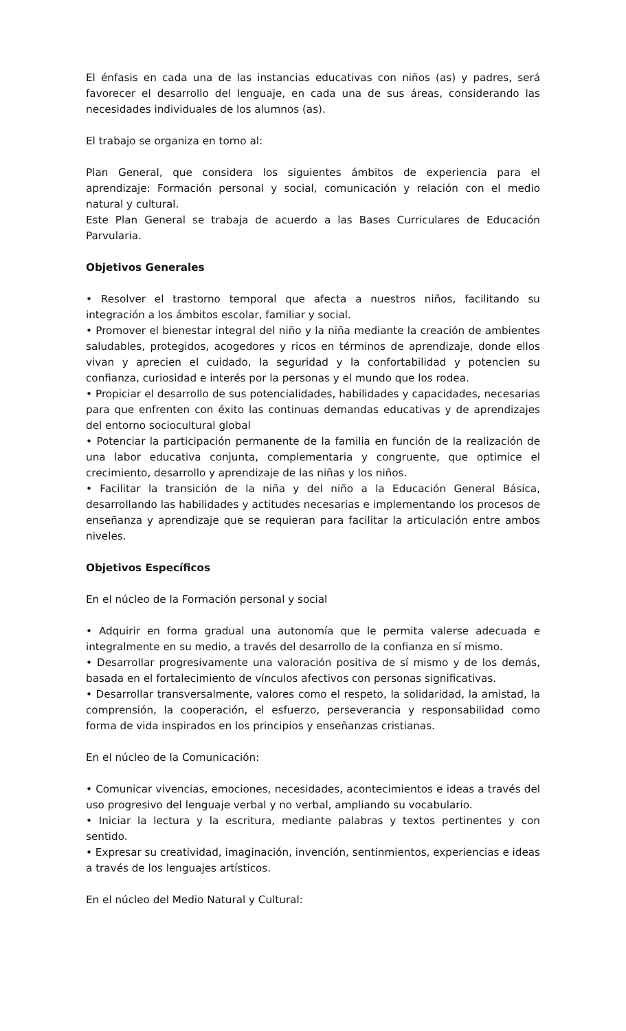El énfasis en cada una de las instancias educativas con niños (as) y padres, será favorecer el desarrollo del lenguaje, en cada una de sus áreas, considerando las necesidades individuales de los alumnos (as).
El trabajo se organiza en torno al:
Plan General, que considera los siguientes ámbitos de experiencia para el aprendizaje: Formación personal y social, comunicación y relación con el medio natural y cultural.
Este Plan General se trabaja de acuerdo a las Bases Curriculares de Educación Parvularia.
Objetivos Generales
• Resolver el trastorno temporal que afecta a nuestros niños, facilitando su integración a los ámbitos escolar, familiar y social.
• Promover el bienestar integral del niño y la niña mediante la creación de ambientes saludables, protegidos, acogedores y ricos en términos de aprendizaje, donde ellos vivan y aprecien el cuidado, la seguridad y la confortabilidad y potencien su confianza, curiosidad e interés por la personas y el mundo que los rodea.
• Propiciar el desarrollo de sus potencialidades, habilidades y capacidades, necesarias para que enfrenten con éxito las continuas demandas educativas y de aprendizajes del entorno sociocultural global
• Potenciar la participación permanente de la familia en función de la realización de una labor educativa conjunta, complementaria y congruente, que optimice el crecimiento, desarrollo y aprendizaje de las niñas y los niños.
• Facilitar la transición de la niña y del niño a la Educación General Básica, desarrollando las habilidades y actitudes necesarias e implementando los procesos de enseñanza y aprendizaje que se requieran para facilitar la articulación entre ambos niveles.
Objetivos Específicos
En el núcleo de la Formación personal y social
• Adquirir en forma gradual una autonomía que le permita valerse adecuada e integralmente en su medio, a través del desarrollo de la confianza en sí mismo.
• Desarrollar progresivamente una valoración positiva de sí mismo y de los demás, basada en el fortalecimiento de vínculos afectivos con personas significativas.
• Desarrollar transversalmente, valores como el respeto, la solidaridad, la amistad, la comprensión, la cooperación, el esfuerzo, perseverancia y responsabilidad como forma de vida inspirados en los principios y enseñanzas cristianas.
En el núcleo de la Comunicación:
• Comunicar vivencias, emociones, necesidades, acontecimientos e ideas a través del uso progresivo del lenguaje verbal y no verbal, ampliando su vocabulario.
• Iniciar la lectura y la escritura, mediante palabras y textos pertinentes y con sentido.
• Expresar su creatividad, imaginación, invención, sentinmientos, experiencias e ideas a través de los lenguajes artísticos.
En el núcleo del Medio Natural y Cultural: